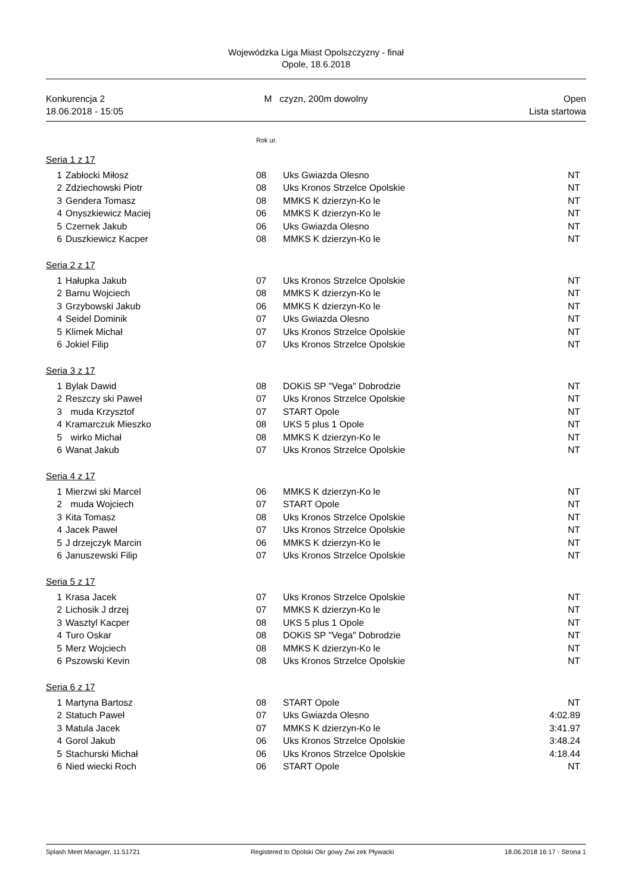Wojewódzka Liga Miast Opolszczyzny - finał
Opole, 18.6.2018
Konkurencja 2
18.06.2018 - 15:05
M czyzn, 200m dowolny Open
Lista startowa
Rok ur.
Seria 1 z 17
| 1 | Zabłocki Miłosz | 08 | Uks Gwiazda Olesno | NT |
| 2 | Zdziechowski Piotr | 08 | Uks Kronos Strzelce Opolskie | NT |
| 3 | Gendera Tomasz | 08 | MMKS K dzierzyn-Ko le | NT |
| 4 | Onyszkiewicz Maciej | 06 | MMKS K dzierzyn-Ko le | NT |
| 5 | Czernek Jakub | 06 | Uks Gwiazda Olesno | NT |
| 6 | Duszkiewicz Kacper | 08 | MMKS K dzierzyn-Ko le | NT |
Seria 2 z 17
| 1 | Hałupka Jakub | 07 | Uks Kronos Strzelce Opolskie | NT |
| 2 | Barnu Wojciech | 08 | MMKS K dzierzyn-Ko le | NT |
| 3 | Grzybowski Jakub | 06 | MMKS K dzierzyn-Ko le | NT |
| 4 | Seidel Dominik | 07 | Uks Gwiazda Olesno | NT |
| 5 | Klimek Michał | 07 | Uks Kronos Strzelce Opolskie | NT |
| 6 | Jokiel Filip | 07 | Uks Kronos Strzelce Opolskie | NT |
Seria 3 z 17
| 1 | Bylak Dawid | 08 | DOKiS SP "Vega" Dobrodzie | NT |
| 2 | Reszczy ski Paweł | 07 | Uks Kronos Strzelce Opolskie | NT |
| 3 | muda Krzysztof | 07 | START Opole | NT |
| 4 | Kramarczuk Mieszko | 08 | UKS 5 plus 1 Opole | NT |
| 5 | wirko Michał | 08 | MMKS K dzierzyn-Ko le | NT |
| 6 | Wanat Jakub | 07 | Uks Kronos Strzelce Opolskie | NT |
Seria 4 z 17
| 1 | Mierzwi ski Marcel | 06 | MMKS K dzierzyn-Ko le | NT |
| 2 | muda Wojciech | 07 | START Opole | NT |
| 3 | Kita Tomasz | 08 | Uks Kronos Strzelce Opolskie | NT |
| 4 | Jacek Paweł | 07 | Uks Kronos Strzelce Opolskie | NT |
| 5 | J drzejczyk Marcin | 06 | MMKS K dzierzyn-Ko le | NT |
| 6 | Januszewski Filip | 07 | Uks Kronos Strzelce Opolskie | NT |
Seria 5 z 17
| 1 | Krasa Jacek | 07 | Uks Kronos Strzelce Opolskie | NT |
| 2 | Lichosik J drzej | 07 | MMKS K dzierzyn-Ko le | NT |
| 3 | Wasztyl Kacper | 08 | UKS 5 plus 1 Opole | NT |
| 4 | Turo Oskar | 08 | DOKiS SP "Vega" Dobrodzie | NT |
| 5 | Merz Wojciech | 08 | MMKS K dzierzyn-Ko le | NT |
| 6 | Pszowski Kevin | 08 | Uks Kronos Strzelce Opolskie | NT |
Seria 6 z 17
| 1 | Martyna Bartosz | 08 | START Opole | NT |
| 2 | Statuch Paweł | 07 | Uks Gwiazda Olesno | 4:02.89 |
| 3 | Matula Jacek | 07 | MMKS K dzierzyn-Ko le | 3:41.97 |
| 4 | Gorol Jakub | 06 | Uks Kronos Strzelce Opolskie | 3:48.24 |
| 5 | Stachurski Michał | 06 | Uks Kronos Strzelce Opolskie | 4:18.44 |
| 6 | Nied wiecki Roch | 06 | START Opole | NT |
Splash Meet Manager, 11.51721 Registered to Opolski Okr gowy Zwi zek Pływacki 18.06.2018 16:17 - Strona 1